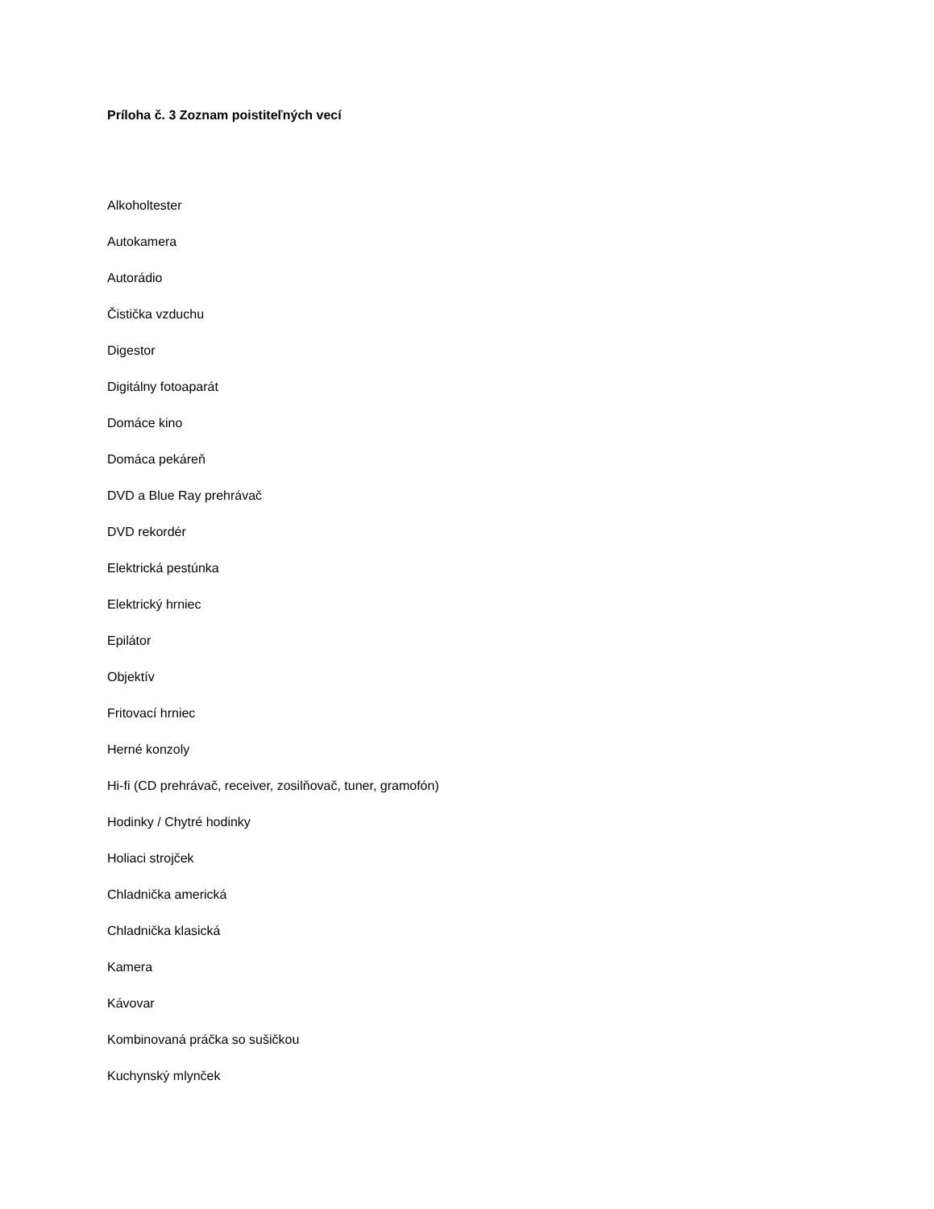Príloha č. 3 Zoznam poistiteľných vecí
Alkoholtester
Autokamera
Autorádio
Čistička vzduchu
Digestor
Digitálny fotoaparát
Domáce kino
Domáca pekáreň
DVD a Blue Ray prehrávač
DVD rekordér
Elektrická pestúnka
Elektrický hrniec
Epilátor
Objektív
Fritovací hrniec
Herné konzoly
Hi-fi (CD prehrávač, receiver, zosilňovač, tuner, gramofón)
Hodinky / Chytré hodinky
Holiaci strojček
Chladnička americká
Chladnička klasická
Kamera
Kávovar
Kombinovaná práčka so sušičkou
Kuchynský mlynček